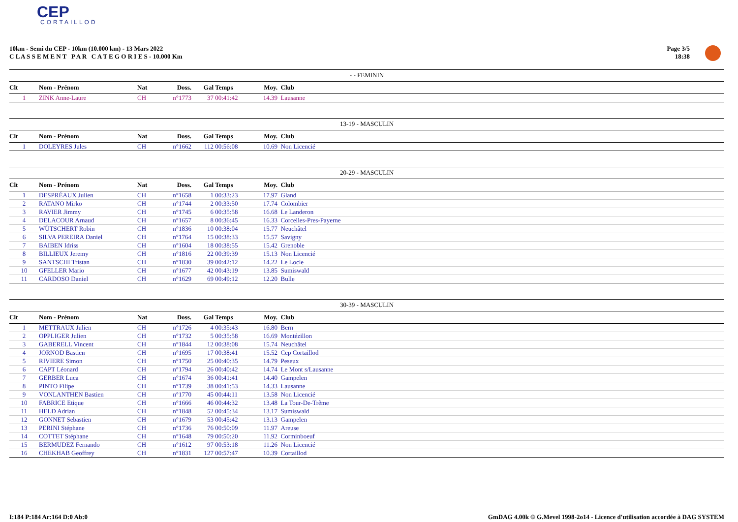CEP
CORTAILLOD
10km - Semi du CEP - 10km (10.000 km) - 13 Mars 2022
C L A S S E M E N T P A R C A T E G O R I E S - 10.000 Km
Page 3/5
18:38
- - FEMININ
| Clt | Nom - Prénom | Nat | Doss. | Gal | Temps | Moy. | Club |
| --- | --- | --- | --- | --- | --- | --- | --- |
| 1 | ZINK Anne-Laure | CH | n°1773 | 37 | 00:41:42 | 14.39 | Lausanne |
13-19 - MASCULIN
| Clt | Nom - Prénom | Nat | Doss. | Gal | Temps | Moy. | Club |
| --- | --- | --- | --- | --- | --- | --- | --- |
| 1 | DOLEYRES Jules | CH | n°1662 | 112 | 00:56:08 | 10.69 | Non Licencié |
20-29 - MASCULIN
| Clt | Nom - Prénom | Nat | Doss. | Gal | Temps | Moy. | Club |
| --- | --- | --- | --- | --- | --- | --- | --- |
| 1 | DESPRÉAUX Julien | CH | n°1658 | 1 | 00:33:23 | 17.97 | Gland |
| 2 | RATANO Mirko | CH | n°1744 | 2 | 00:33:50 | 17.74 | Colombier |
| 3 | RAVIER Jimmy | CH | n°1745 | 6 | 00:35:58 | 16.68 | Le Landeron |
| 4 | DELACOUR Arnaud | CH | n°1657 | 8 | 00:36:45 | 16.33 | Corcelles-Pres-Payerne |
| 5 | WÜTSCHERT Robin | CH | n°1836 | 10 | 00:38:04 | 15.77 | Neuchâtel |
| 6 | SILVA PEREIRA Daniel | CH | n°1764 | 15 | 00:38:33 | 15.57 | Savigny |
| 7 | BAIBEN Idriss | CH | n°1604 | 18 | 00:38:55 | 15.42 | Grenoble |
| 8 | BILLIEUX Jeremy | CH | n°1816 | 22 | 00:39:39 | 15.13 | Non Licencié |
| 9 | SANTSCHI Tristan | CH | n°1830 | 39 | 00:42:12 | 14.22 | Le Locle |
| 10 | GFELLER Mario | CH | n°1677 | 42 | 00:43:19 | 13.85 | Sumiswald |
| 11 | CARDOSO Daniel | CH | n°1629 | 69 | 00:49:12 | 12.20 | Bulle |
30-39 - MASCULIN
| Clt | Nom - Prénom | Nat | Doss. | Gal | Temps | Moy. | Club |
| --- | --- | --- | --- | --- | --- | --- | --- |
| 1 | METTRAUX Julien | CH | n°1726 | 4 | 00:35:43 | 16.80 | Bern |
| 2 | OPPLIGER Julien | CH | n°1732 | 5 | 00:35:58 | 16.69 | Montézillon |
| 3 | GABERELL Vincent | CH | n°1844 | 12 | 00:38:08 | 15.74 | Neuchâtel |
| 4 | JORNOD Bastien | CH | n°1695 | 17 | 00:38:41 | 15.52 | Cep Cortaillod |
| 5 | RIVIERE Simon | CH | n°1750 | 25 | 00:40:35 | 14.79 | Peseux |
| 6 | CAPT Léonard | CH | n°1794 | 26 | 00:40:42 | 14.74 | Le Mont s/Lausanne |
| 7 | GERBER Luca | CH | n°1674 | 36 | 00:41:41 | 14.40 | Gampelen |
| 8 | PINTO Filipe | CH | n°1739 | 38 | 00:41:53 | 14.33 | Lausanne |
| 9 | VONLANTHEN Bastien | CH | n°1770 | 45 | 00:44:11 | 13.58 | Non Licencié |
| 10 | FABRICE Etique | CH | n°1666 | 46 | 00:44:32 | 13.48 | La Tour-De-Trême |
| 11 | HELD Adrian | CH | n°1848 | 52 | 00:45:34 | 13.17 | Sumiswald |
| 12 | GONNET Sebastien | CH | n°1679 | 53 | 00:45:42 | 13.13 | Gampelen |
| 13 | PERINI Stéphane | CH | n°1736 | 76 | 00:50:09 | 11.97 | Areuse |
| 14 | COTTET Stéphane | CH | n°1648 | 79 | 00:50:20 | 11.92 | Corminboeuf |
| 15 | BERMUDEZ Fernando | CH | n°1612 | 97 | 00:53:18 | 11.26 | Non Licencié |
| 16 | CHEKHAB Geoffrey | CH | n°1831 | 127 | 00:57:47 | 10.39 | Cortaillod |
I:184 P:184 Ar:164 D:0 Ab:0 GmDAG 4.00k © G.Mevel 1998-2o14 - Licence d'utilisation accordée à DAG SYSTEM